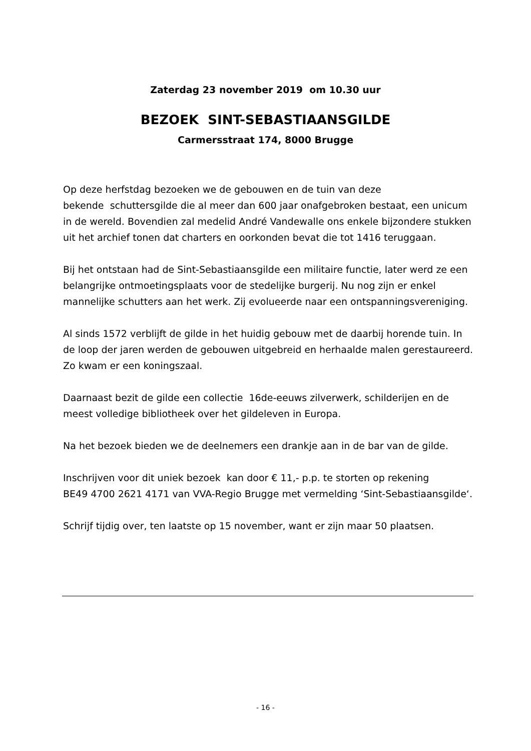Zaterdag 23 november 2019 om 10.30 uur
BEZOEK SINT-SEBASTIAANSGILDE
Carmersstraat 174, 8000 Brugge
Op deze herfstdag bezoeken we de gebouwen en de tuin van deze
bekende schuttersgilde die al meer dan 600 jaar onafgebroken bestaat, een unicum in de wereld. Bovendien zal medelid André Vandewalle ons enkele bijzondere stukken uit het archief tonen dat charters en oorkonden bevat die tot 1416 teruggaan.
Bij het ontstaan had de Sint-Sebastiaansgilde een militaire functie, later werd ze een belangrijke ontmoetingsplaats voor de stedelijke burgerij. Nu nog zijn er enkel mannelijke schutters aan het werk. Zij evolueerde naar een ontspanningsvereniging.
Al sinds 1572 verblijft de gilde in het huidig gebouw met de daarbij horende tuin. In de loop der jaren werden de gebouwen uitgebreid en herhaalde malen gerestaureerd. Zo kwam er een koningszaal.
Daarnaast bezit de gilde een collectie 16de-eeuws zilverwerk, schilderijen en de meest volledige bibliotheek over het gildeleven in Europa.
Na het bezoek bieden we de deelnemers een drankje aan in de bar van de gilde.
Inschrijven voor dit uniek bezoek kan door € 11,- p.p. te storten op rekening
BE49 4700 2621 4171 van VVA-Regio Brugge met vermelding ‘Sint-Sebastiaansgilde‘.
Schrijf tijdig over, ten laatste op 15 november, want er zijn maar 50 plaatsen.
- 16 -